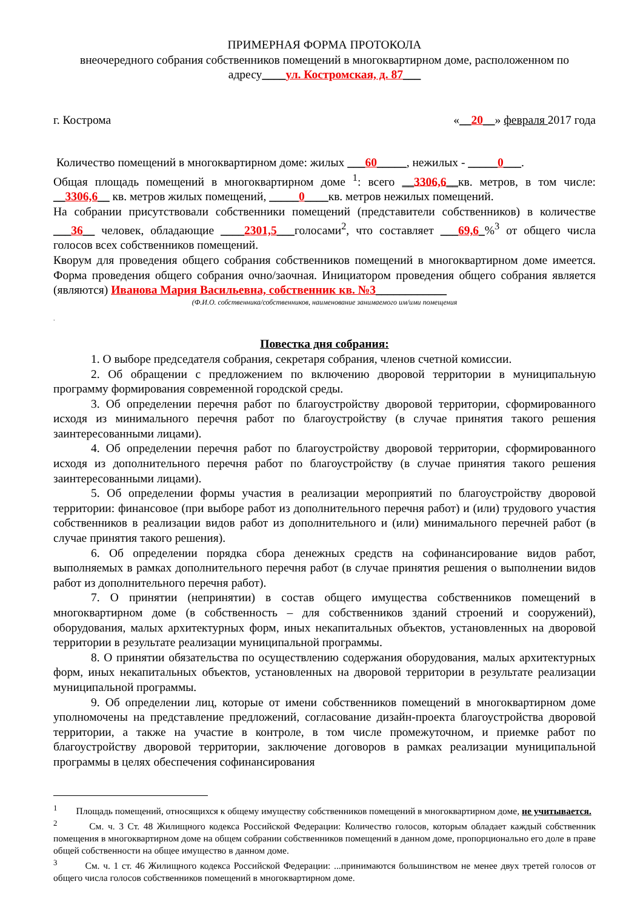ПРИМЕРНАЯ ФОРМА ПРОТОКОЛА
внеочередного собрания собственников помещений в многоквартирном доме, расположенном по адресу____ул. Костромская, д. 87___
г. Кострома «__20__» февраля 2017 года
Количество помещений в многоквартирном доме: жилых ___60_____, нежилых - _____0___.
Общая площадь помещений в многоквартирном доме <sup>1</sup>: всего __3306,6__кв. метров, в том числе: __3306,6__ кв. метров жилых помещений, _____0____кв. метров нежилых помещений.
На собрании присутствовали собственники помещений (представители собственников) в количестве ___36__ человек, обладающие ____2301,5___голосами<sup>2</sup>, что составляет ___69,6_%<sup>3</sup> от общего числа голосов всех собственников помещений.
Кворум для проведения общего собрания собственников помещений в многоквартирном доме имеется. Форма проведения общего собрания очно/заочная. Инициатором проведения общего собрания является (являются) Иванова Мария Васильевна, собственник кв. №3____________
(Ф.И.О. собственника/собственников, наименование занимаемого им/ими помещения
.
Повестка дня собрания:
1. О выборе председателя собрания, секретаря собрания, членов счетной комиссии.
2. Об обращении с предложением по включению дворовой территории в муниципальную программу формирования современной городской среды.
3. Об определении перечня работ по благоустройству дворовой территории, сформированного исходя из минимального перечня работ по благоустройству (в случае принятия такого решения заинтересованными лицами).
4. Об определении перечня работ по благоустройству дворовой территории, сформированного исходя из дополнительного перечня работ по благоустройству (в случае принятия такого решения заинтересованными лицами).
5. Об определении формы участия в реализации мероприятий по благоустройству дворовой территории: финансовое (при выборе работ из дополнительного перечня работ) и (или) трудового участия собственников в реализации видов работ из дополнительного и (или) минимального перечней работ (в случае принятия такого решения).
6. Об определении порядка сбора денежных средств на софинансирование видов работ, выполняемых в рамках дополнительного перечня работ (в случае принятия решения о выполнении видов работ из дополнительного перечня работ).
7. О принятии (непринятии) в состав общего имущества собственников помещений в многоквартирном доме (в собственность – для собственников зданий строений и сооружений), оборудования, малых архитектурных форм, иных некапитальных объектов, установленных на дворовой территории в результате реализации муниципальной программы.
8. О принятии обязательства по осуществлению содержания оборудования, малых архитектурных форм, иных некапитальных объектов, установленных на дворовой территории в результате реализации муниципальной программы.
9. Об определении лиц, которые от имени собственников помещений в многоквартирном доме уполномочены на представление предложений, согласование дизайн-проекта благоустройства дворовой территории, а также на участие в контроле, в том числе промежуточном, и приемке работ по благоустройству дворовой территории, заключение договоров в рамках реализации муниципальной программы в целях обеспечения софинансирования
<sup>1</sup> Площадь помещений, относящихся к общему имуществу собственников помещений в многоквартирном доме, не учитывается.
<sup>2</sup> См. ч. 3 Ст. 48 Жилищного кодекса Российской Федерации: Количество голосов, которым обладает каждый собственник помещения в многоквартирном доме на общем собрании собственников помещений в данном доме, пропорционально его доле в праве общей собственности на общее имущество в данном доме.
<sup>3</sup> См. ч. 1 ст. 46 Жилищного кодекса Российской Федерации: ...принимаются большинством не менее двух третей голосов от общего числа голосов собственников помещений в многоквартирном доме.